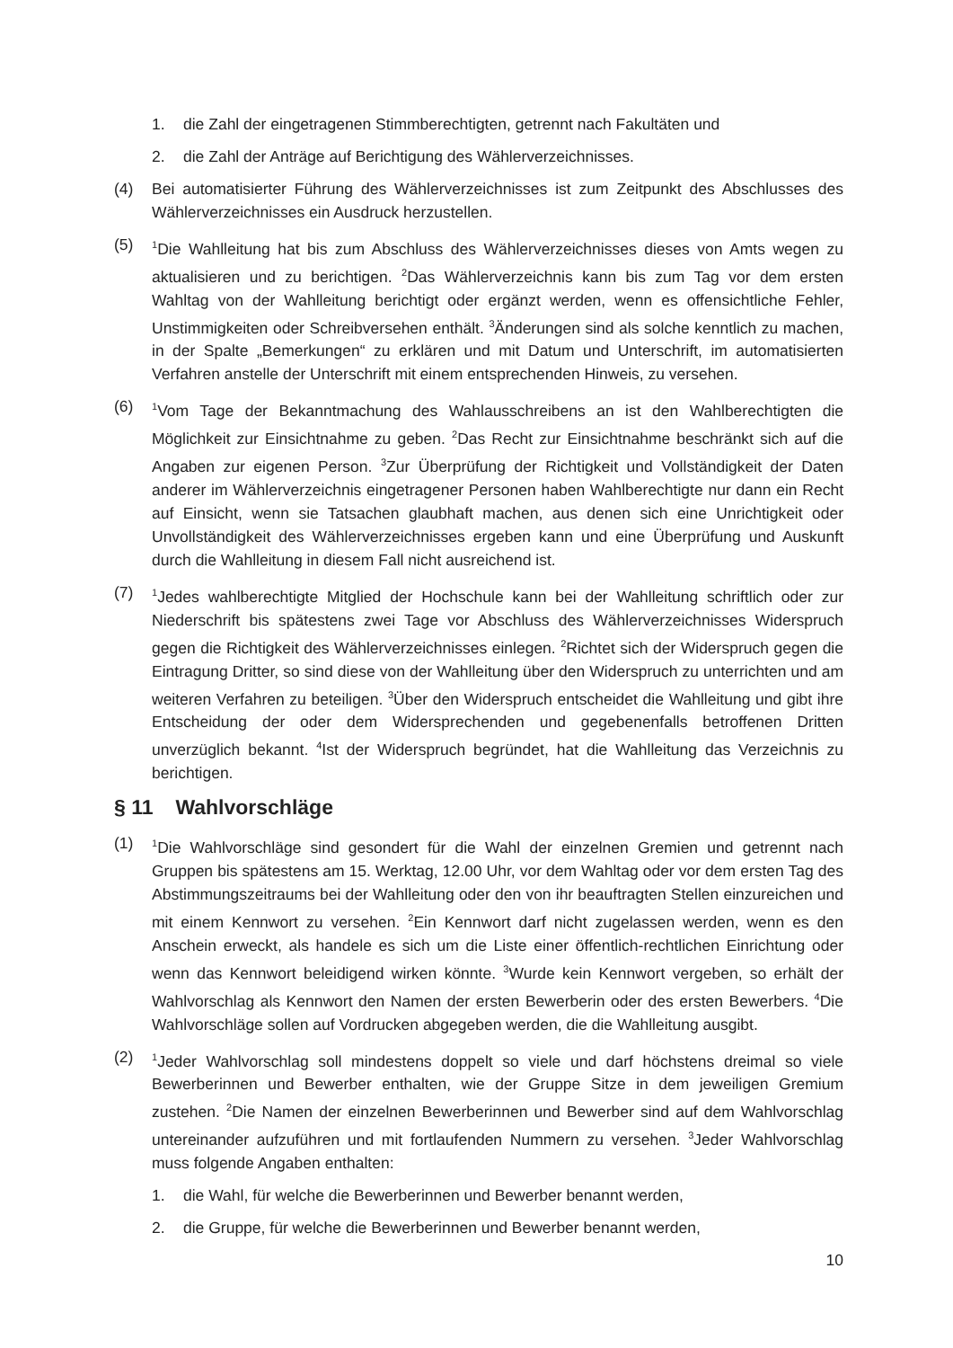1. die Zahl der eingetragenen Stimmberechtigten, getrennt nach Fakultäten und
2. die Zahl der Anträge auf Berichtigung des Wählerverzeichnisses.
(4) Bei automatisierter Führung des Wählerverzeichnisses ist zum Zeitpunkt des Abschlusses des Wählerverzeichnisses ein Ausdruck herzustellen.
(5)
<sup>1</sup> Die Wahlleitung hat bis zum Abschluss des Wählerverzeichnisses dieses von Amts wegen zu aktualisieren und zu berichtigen. <sup>2</sup>Das Wählerverzeichnis kann bis zum Tag vor dem ersten Wahltag von der Wahlleitung berichtigt oder ergänzt werden, wenn es offensichtliche Fehler, Unstimmigkeiten oder Schreibversehen enthält. <sup>3</sup>Änderungen sind als solche kenntlich zu machen, in der Spalte „Bemerkungen“ zu erklären und mit Datum und Unterschrift, im automatisierten Verfahren anstelle der Unterschrift mit einem entsprechenden Hinweis, zu versehen.
(6)
<sup>1</sup> Vom Tage der Bekanntmachung des Wahlausschreibens an ist den Wahlberechtigten die Möglichkeit zur Einsichtnahme zu geben. <sup>2</sup>Das Recht zur Einsichtnahme beschränkt sich auf die Angaben zur eigenen Person. <sup>3</sup>Zur Überprüfung der Richtigkeit und Vollständigkeit der Daten anderer im Wählerverzeichnis eingetragener Personen haben Wahlberechtigte nur dann ein Recht auf Einsicht, wenn sie Tatsachen glaubhaft machen, aus denen sich eine Unrichtigkeit oder Unvollständigkeit des Wählerverzeichnisses ergeben kann und eine Überprüfung und Auskunft durch die Wahlleitung in diesem Fall nicht ausreichend ist.
(7)
<sup>1</sup> Jedes wahlberechtigte Mitglied der Hochschule kann bei der Wahlleitung schriftlich oder zur Niederschrift bis spätestens zwei Tage vor Abschluss des Wählerverzeichnisses Widerspruch gegen die Richtigkeit des Wählerverzeichnisses einlegen. <sup>2</sup>Richtet sich der Widerspruch gegen die Eintragung Dritter, so sind diese von der Wahlleitung über den Widerspruch zu unterrichten und am weiteren Verfahren zu beteiligen. <sup>3</sup>Über den Widerspruch entscheidet die Wahlleitung und gibt ihre Entscheidung der oder dem Widersprechenden und gegebenenfalls betroffenen Dritten unverzüglich bekannt. <sup>4</sup>Ist der Widerspruch begründet, hat die Wahlleitung das Verzeichnis zu berichtigen.
§ 11 Wahlvorschläge
(1)
<sup>1</sup> Die Wahlvorschläge sind gesondert für die Wahl der einzelnen Gremien und getrennt nach Gruppen bis spätestens am 15. Werktag, 12.00 Uhr, vor dem Wahltag oder vor dem ersten Tag des Abstimmungszeitraums bei der Wahlleitung oder den von ihr beauftragten Stellen einzureichen und mit einem Kennwort zu versehen. <sup>2</sup>Ein Kennwort darf nicht zugelassen werden, wenn es den Anschein erweckt, als handele es sich um die Liste einer öffentlich-rechtlichen Einrichtung oder wenn das Kennwort beleidigend wirken könnte. <sup>3</sup>Wurde kein Kennwort vergeben, so erhält der Wahlvorschlag als Kennwort den Namen der ersten Bewerberin oder des ersten Bewerbers. <sup>4</sup>Die Wahlvorschläge sollen auf Vordrucken abgegeben werden, die die Wahlleitung ausgibt.
(2)
<sup>1</sup> Jeder Wahlvorschlag soll mindestens doppelt so viele und darf höchstens dreimal so viele Bewerberinnen und Bewerber enthalten, wie der Gruppe Sitze in dem jeweiligen Gremium zustehen. <sup>2</sup>Die Namen der einzelnen Bewerberinnen und Bewerber sind auf dem Wahlvorschlag untereinander aufzuführen und mit fortlaufenden Nummern zu versehen. <sup>3</sup>Jeder Wahlvorschlag muss folgende Angaben enthalten:
1. die Wahl, für welche die Bewerberinnen und Bewerber benannt werden,
2. die Gruppe, für welche die Bewerberinnen und Bewerber benannt werden,
10